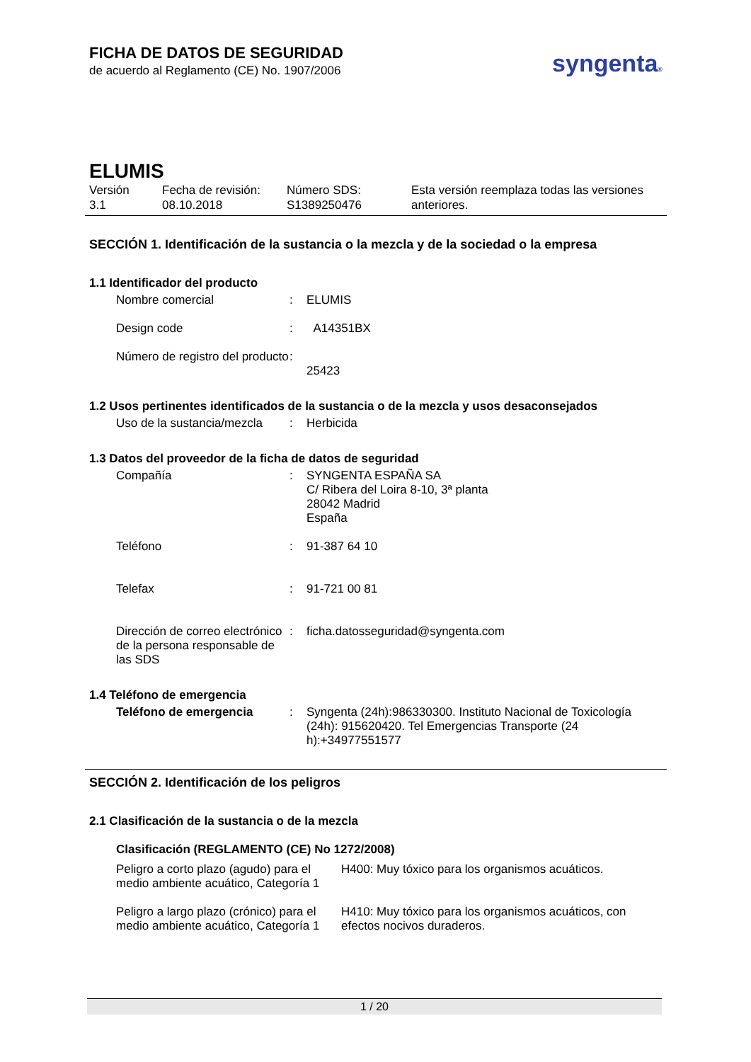FICHA DE DATOS DE SEGURIDAD
de acuerdo al Reglamento (CE) No. 1907/2006
syngenta®
ELUMIS
| Versión 3.1 | Fecha de revisión: 08.10.2018 | Número SDS: S1389250476 | Esta versión reemplaza todas las versiones anteriores. |
SECCIÓN 1. Identificación de la sustancia o la mezcla y de la sociedad o la empresa
1.1 Identificador del producto
| Nombre comercial | : | ELUMIS |
| Design code | : | A14351BX |
| Número de registro del producto | : | 25423 |
1.2 Usos pertinentes identificados de la sustancia o de la mezcla y usos desaconsejados
| Uso de la sustancia/mezcla | : | Herbicida |
1.3 Datos del proveedor de la ficha de datos de seguridad
| Compañía | : | SYNGENTA ESPAÑA SA C/ Ribera del Loira 8-10, 3ª planta 28042 Madrid España |
| Teléfono | : | 91-387 64 10 |
| Telefax | : | 91-721 00 81 |
| Dirección de correo electrónico de la persona responsable de las SDS | : | ficha.datosseguridad@syngenta.com |
1.4 Teléfono de emergencia
| Teléfono de emergencia | : | Syngenta (24h):986330300. Instituto Nacional de Toxicología (24h): 915620420. Tel Emergencias Transporte (24 h):+34977551577 |
SECCIÓN 2. Identificación de los peligros
2.1 Clasificación de la sustancia o de la mezcla
Clasificación (REGLAMENTO (CE) No 1272/2008)
| Peligro a corto plazo (agudo) para el medio ambiente acuático, Categoría 1 | H400: Muy tóxico para los organismos acuáticos. |
| Peligro a largo plazo (crónico) para el medio ambiente acuático, Categoría 1 | H410: Muy tóxico para los organismos acuáticos, con efectos nocivos duraderos. |
1 / 20